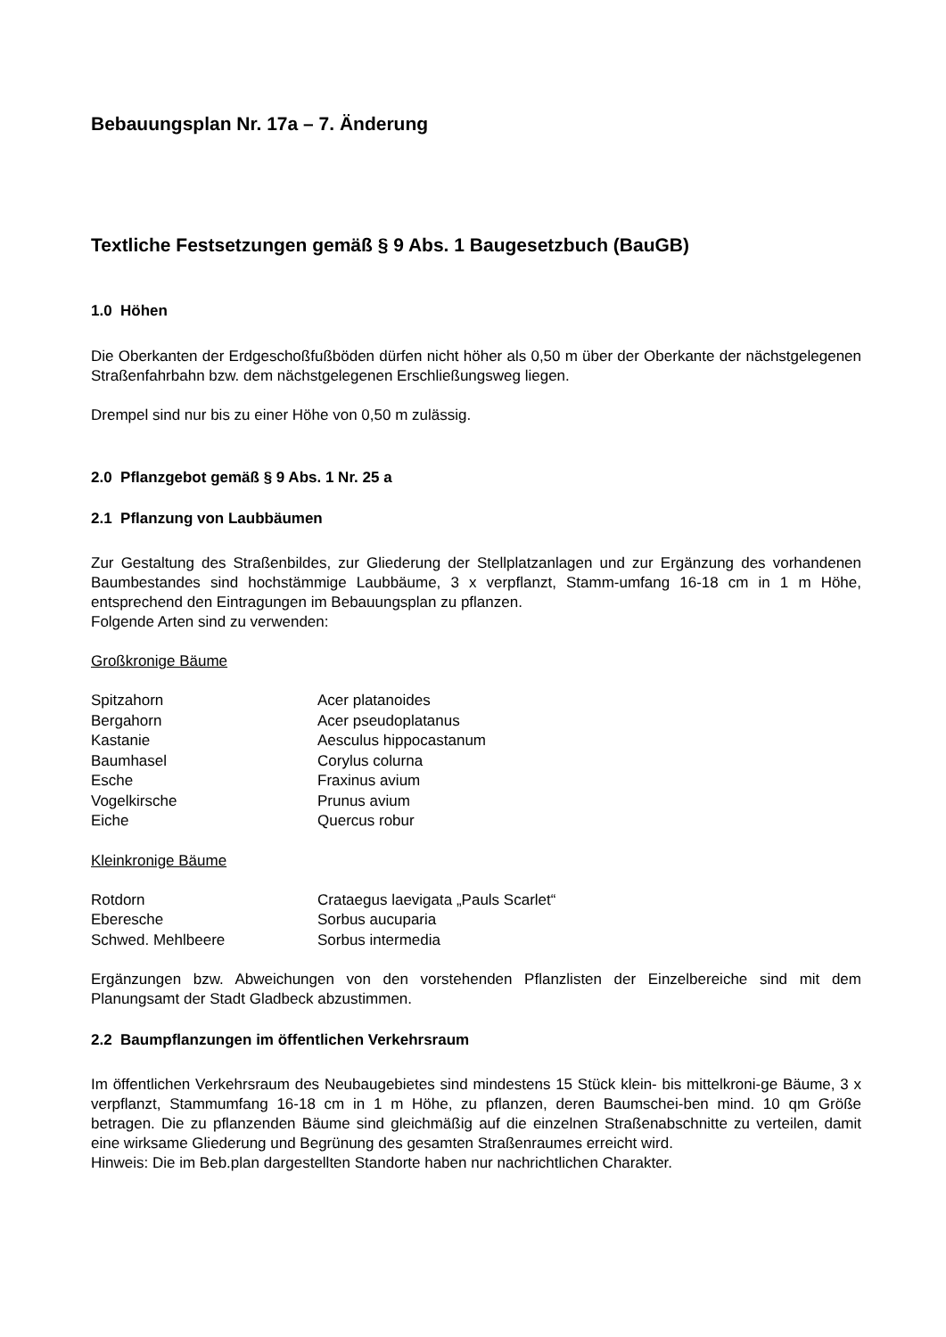Bebauungsplan Nr. 17a – 7. Änderung
Textliche Festsetzungen gemäß § 9 Abs. 1 Baugesetzbuch (BauGB)
1.0 Höhen
Die Oberkanten der Erdgeschoßfußböden dürfen nicht höher als 0,50 m über der Oberkante der nächstgelegenen Straßenfahrbahn bzw. dem nächstgelegenen Erschließungsweg liegen.
Drempel sind nur bis zu einer Höhe von 0,50 m zulässig.
2.0 Pflanzgebot gemäß § 9 Abs. 1 Nr. 25 a
2.1 Pflanzung von Laubbäumen
Zur Gestaltung des Straßenbildes, zur Gliederung der Stellplatzanlagen und zur Ergänzung des vorhandenen Baumbestandes sind hochstämmige Laubbäume, 3 x verpflanzt, Stamm-umfang 16-18 cm in 1 m Höhe, entsprechend den Eintragungen im Bebauungsplan zu pflanzen.
Folgende Arten sind zu verwenden:
Großkronige Bäume
| Spitzahorn | Acer platanoides |
| Bergahorn | Acer pseudoplatanus |
| Kastanie | Aesculus hippocastanum |
| Baumhasel | Corylus colurna |
| Esche | Fraxinus avium |
| Vogelkirsche | Prunus avium |
| Eiche | Quercus robur |
Kleinkronige Bäume
| Rotdorn | Crataegus laevigata „Pauls Scarlet“ |
| Eberesche | Sorbus aucuparia |
| Schwed. Mehlbeere | Sorbus intermedia |
Ergänzungen bzw. Abweichungen von den vorstehenden Pflanzlisten der Einzelbereiche sind mit dem Planungsamt der Stadt Gladbeck abzustimmen.
2.2 Baumpflanzungen im öffentlichen Verkehrsraum
Im öffentlichen Verkehrsraum des Neubaugebietes sind mindestens 15 Stück klein- bis mittelkroni-ge Bäume, 3 x verpflanzt, Stammumfang 16-18 cm in 1 m Höhe, zu pflanzen, deren Baumschei-ben mind. 10 qm Größe betragen. Die zu pflanzenden Bäume sind gleichmäßig auf die einzelnen Straßenabschnitte zu verteilen, damit eine wirksame Gliederung und Begrünung des gesamten Straßenraumes erreicht wird.
Hinweis: Die im Beb.plan dargestellten Standorte haben nur nachrichtlichen Charakter.